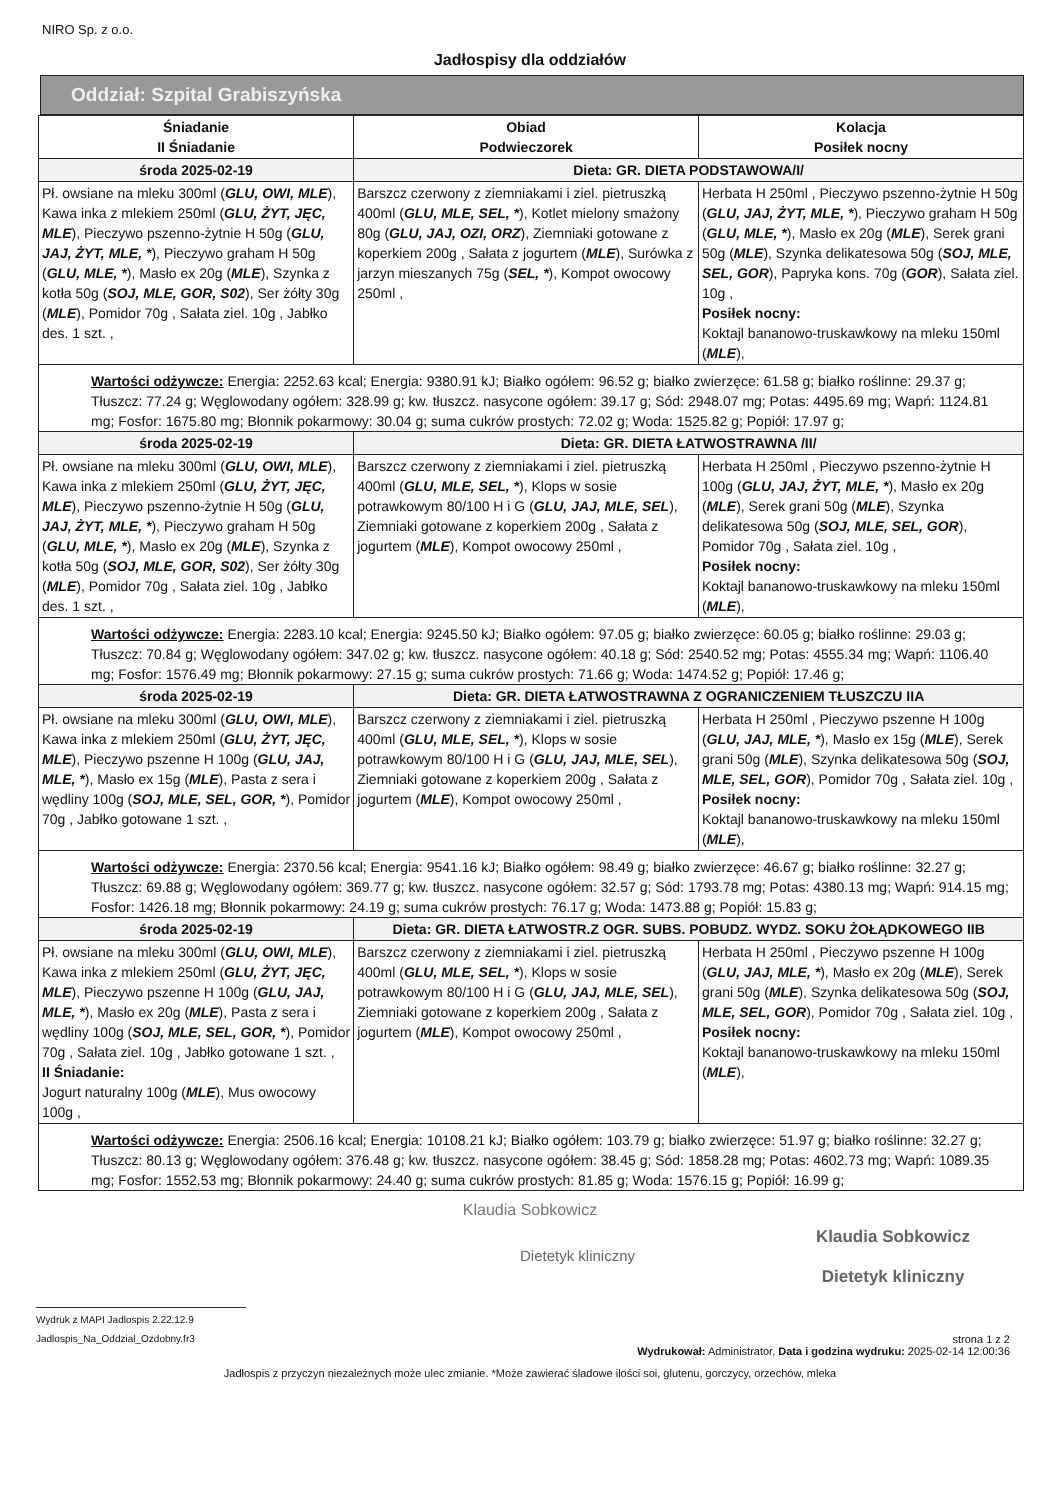NIRO Sp. z o.o.
Jadłospisy dla oddziałów
Oddział: Szpital Grabiszyńska
| Śniadanie II Śniadanie | Obiad Podwieczorek | Kolacja Posiłek nocny |
| --- | --- | --- |
| środa 2025-02-19 | Dieta: GR. DIETA PODSTAWOWA/I/ | |
| Pł. owsiane na mleku 300ml ( GLU, OWI, MLE ), Kawa inka z mlekiem 250ml ( GLU, ŻYT, JĘC, MLE ), Pieczywo pszenno-żytnie H 50g ( GLU, JAJ, ŻYT, MLE, * ), Pieczywo graham H 50g ( GLU, MLE, * ), Masło ex 20g ( MLE ), Szynka z kotła 50g ( SOJ, MLE, GOR, S02 ), Ser żółty 30g ( MLE ), Pomidor 70g , Sałata ziel. 10g , Jabłko des. 1 szt. , | Barszcz czerwony z ziemniakami i ziel. pietruszką 400ml ( GLU, MLE, SEL, * ), Kotlet mielony smażony 80g ( GLU, JAJ, OZI, ORZ ), Ziemniaki gotowane z koperkiem 200g , Sałata z jogurtem ( MLE ), Surówka z jarzyn mieszanych 75g ( SEL, * ), Kompot owocowy 250ml , | Herbata H 250ml , Pieczywo pszenno-żytnie H 50g ( GLU, JAJ, ŻYT, MLE, * ), Pieczywo graham H 50g ( GLU, MLE, * ), Masło ex 20g ( MLE ), Serek grani 50g ( MLE ), Szynka delikatesowa 50g ( SOJ, MLE, SEL, GOR ), Papryka kons. 70g ( GOR ), Sałata ziel. 10g , Posiłek nocny: Koktajl bananowo-truskawkowy na mleku 150ml ( MLE ), |
| Wartości odżywcze: Energia: 2252.63 kcal; Energia: 9380.91 kJ; Białko ogółem: 96.52 g; białko zwierzęce: 61.58 g; białko roślinne: 29.37 g; Tłuszcz: 77.24 g; Węglowodany ogółem: 328.99 g; kw. tłuszcz. nasycone ogółem: 39.17 g; Sód: 2948.07 mg; Potas: 4495.69 mg; Wapń: 1124.81 mg; Fosfor: 1675.80 mg; Błonnik pokarmowy: 30.04 g; suma cukrów prostych: 72.02 g; Woda: 1525.82 g; Popiół: 17.97 g; | | |
| środa 2025-02-19 | Dieta: GR. DIETA ŁATWOSTRAWNA /II/ | |
| Pł. owsiane na mleku 300ml ( GLU, OWI, MLE ), Kawa inka z mlekiem 250ml ( GLU, ŻYT, JĘC, MLE ), Pieczywo pszenno-żytnie H 50g ( GLU, JAJ, ŻYT, MLE, * ), Pieczywo graham H 50g ( GLU, MLE, * ), Masło ex 20g ( MLE ), Szynka z kotła 50g ( SOJ, MLE, GOR, S02 ), Ser żółty 30g ( MLE ), Pomidor 70g , Sałata ziel. 10g , Jabłko des. 1 szt. , | Barszcz czerwony z ziemniakami i ziel. pietruszką 400ml ( GLU, MLE, SEL, * ), Klops w sosie potrawkowym 80/100 H i G ( GLU, JAJ, MLE, SEL ), Ziemniaki gotowane z koperkiem 200g , Sałata z jogurtem ( MLE ), Kompot owocowy 250ml , | Herbata H 250ml , Pieczywo pszenno-żytnie H 100g ( GLU, JAJ, ŻYT, MLE, * ), Masło ex 20g ( MLE ), Serek grani 50g ( MLE ), Szynka delikatesowa 50g ( SOJ, MLE, SEL, GOR ), Pomidor 70g , Sałata ziel. 10g , Posiłek nocny: Koktajl bananowo-truskawkowy na mleku 150ml ( MLE ), |
| Wartości odżywcze: Energia: 2283.10 kcal; Energia: 9245.50 kJ; Białko ogółem: 97.05 g; białko zwierzęce: 60.05 g; białko roślinne: 29.03 g; Tłuszcz: 70.84 g; Węglowodany ogółem: 347.02 g; kw. tłuszcz. nasycone ogółem: 40.18 g; Sód: 2540.52 mg; Potas: 4555.34 mg; Wapń: 1106.40 mg; Fosfor: 1576.49 mg; Błonnik pokarmowy: 27.15 g; suma cukrów prostych: 71.66 g; Woda: 1474.52 g; Popiół: 17.46 g; | | |
| środa 2025-02-19 | Dieta: GR. DIETA ŁATWOSTRAWNA Z OGRANICZENIEM TŁUSZCZU IIA | |
| Pł. owsiane na mleku 300ml ( GLU, OWI, MLE ), Kawa inka z mlekiem 250ml ( GLU, ŻYT, JĘC, MLE ), Pieczywo pszenne H 100g ( GLU, JAJ, MLE, * ), Masło ex 15g ( MLE ), Pasta z sera i wędliny 100g ( SOJ, MLE, SEL, GOR, * ), Pomidor 70g , Jabłko gotowane 1 szt. , | Barszcz czerwony z ziemniakami i ziel. pietruszką 400ml ( GLU, MLE, SEL, * ), Klops w sosie potrawkowym 80/100 H i G ( GLU, JAJ, MLE, SEL ), Ziemniaki gotowane z koperkiem 200g , Sałata z jogurtem ( MLE ), Kompot owocowy 250ml , | Herbata H 250ml , Pieczywo pszenne H 100g ( GLU, JAJ, MLE, * ), Masło ex 15g ( MLE ), Serek grani 50g ( MLE ), Szynka delikatesowa 50g ( SOJ, MLE, SEL, GOR ), Pomidor 70g , Sałata ziel. 10g , Posiłek nocny: Koktajl bananowo-truskawkowy na mleku 150ml ( MLE ), |
| Wartości odżywcze: Energia: 2370.56 kcal; Energia: 9541.16 kJ; Białko ogółem: 98.49 g; białko zwierzęce: 46.67 g; białko roślinne: 32.27 g; Tłuszcz: 69.88 g; Węglowodany ogółem: 369.77 g; kw. tłuszcz. nasycone ogółem: 32.57 g; Sód: 1793.78 mg; Potas: 4380.13 mg; Wapń: 914.15 mg; Fosfor: 1426.18 mg; Błonnik pokarmowy: 24.19 g; suma cukrów prostych: 76.17 g; Woda: 1473.88 g; Popiół: 15.83 g; | | |
| środa 2025-02-19 | Dieta: GR. DIETA ŁATWOSTR.Z OGR. SUBS. POBUDZ. WYDZ. SOKU ŻOŁĄDKOWEGO IIB | |
| Pł. owsiane na mleku 300ml ( GLU, OWI, MLE ), Kawa inka z mlekiem 250ml ( GLU, ŻYT, JĘC, MLE ), Pieczywo pszenne H 100g ( GLU, JAJ, MLE, * ), Masło ex 20g ( MLE ), Pasta z sera i wędliny 100g ( SOJ, MLE, SEL, GOR, * ), Pomidor 70g , Sałata ziel. 10g , Jabłko gotowane 1 szt. , II Śniadanie: Jogurt naturalny 100g ( MLE ), Mus owocowy 100g , | Barszcz czerwony z ziemniakami i ziel. pietruszką 400ml ( GLU, MLE, SEL, * ), Klops w sosie potrawkowym 80/100 H i G ( GLU, JAJ, MLE, SEL ), Ziemniaki gotowane z koperkiem 200g , Sałata z jogurtem ( MLE ), Kompot owocowy 250ml , | Herbata H 250ml , Pieczywo pszenne H 100g ( GLU, JAJ, MLE, * ), Masło ex 20g ( MLE ), Serek grani 50g ( MLE ), Szynka delikatesowa 50g ( SOJ, MLE, SEL, GOR ), Pomidor 70g , Sałata ziel. 10g , Posiłek nocny: Koktajl bananowo-truskawkowy na mleku 150ml ( MLE ), |
| Wartości odżywcze: Energia: 2506.16 kcal; Energia: 10108.21 kJ; Białko ogółem: 103.79 g; białko zwierzęce: 51.97 g; białko roślinne: 32.27 g; Tłuszcz: 80.13 g; Węglowodany ogółem: 376.48 g; kw. tłuszcz. nasycone ogółem: 38.45 g; Sód: 1858.28 mg; Potas: 4602.73 mg; Wapń: 1089.35 mg; Fosfor: 1552.53 mg; Błonnik pokarmowy: 24.40 g; suma cukrów prostych: 81.85 g; Woda: 1576.15 g; Popiół: 16.99 g; | | |
Klaudia Sobkowicz
Dietetyk kliniczny
Klaudia Sobkowicz
Dietetyk kliniczny
Wydruk z MAPI Jadlospis 2.22.12.9
Jadlospis_Na_Oddzial_Ozdobny.fr3
strona 1 z 2
Wydrukował: Administrator, Data i godzina wydruku: 2025-02-14 12:00:36
Jadłospis z przyczyn niezależnych może ulec zmianie. *Może zawierać śladowe ilości soi, glutenu, gorczycy, orzechów, mleka